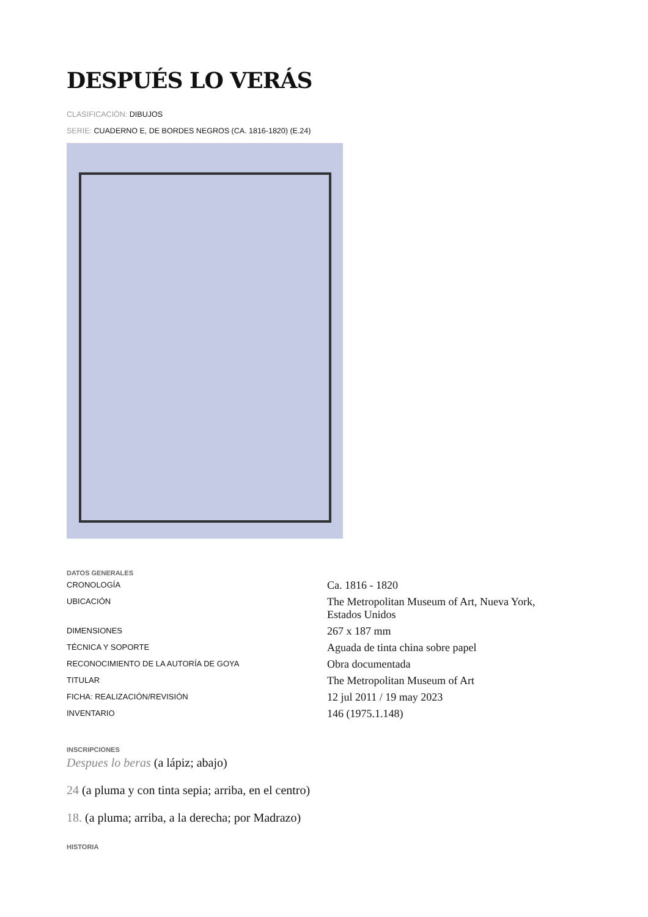DESPUÉS LO VERÁS
CLASIFICACIÓN: DIBUJOS
SERIE: CUADERNO E, DE BORDES NEGROS (CA. 1816-1820) (E.24)
DATOS GENERALES
| CRONOLOGÍA | Ca. 1816 - 1820 |
| UBICACIÓN | The Metropolitan Museum of Art, Nueva York, Estados Unidos |
| DIMENSIONES | 267 x 187 mm |
| TÉCNICA Y SOPORTE | Aguada de tinta china sobre papel |
| RECONOCIMIENTO DE LA AUTORÍA DE GOYA | Obra documentada |
| TITULAR | The Metropolitan Museum of Art |
| FICHA: REALIZACIÓN/REVISIÓN | 12 jul 2011 / 19 may 2023 |
| INVENTARIO | 146 (1975.1.148) |
INSCRIPCIONES
Despues lo beras (a lápiz; abajo)
24 (a pluma y con tinta sepia; arriba, en el centro)
18. (a pluma; arriba, a la derecha; por Madrazo)
HISTORIA